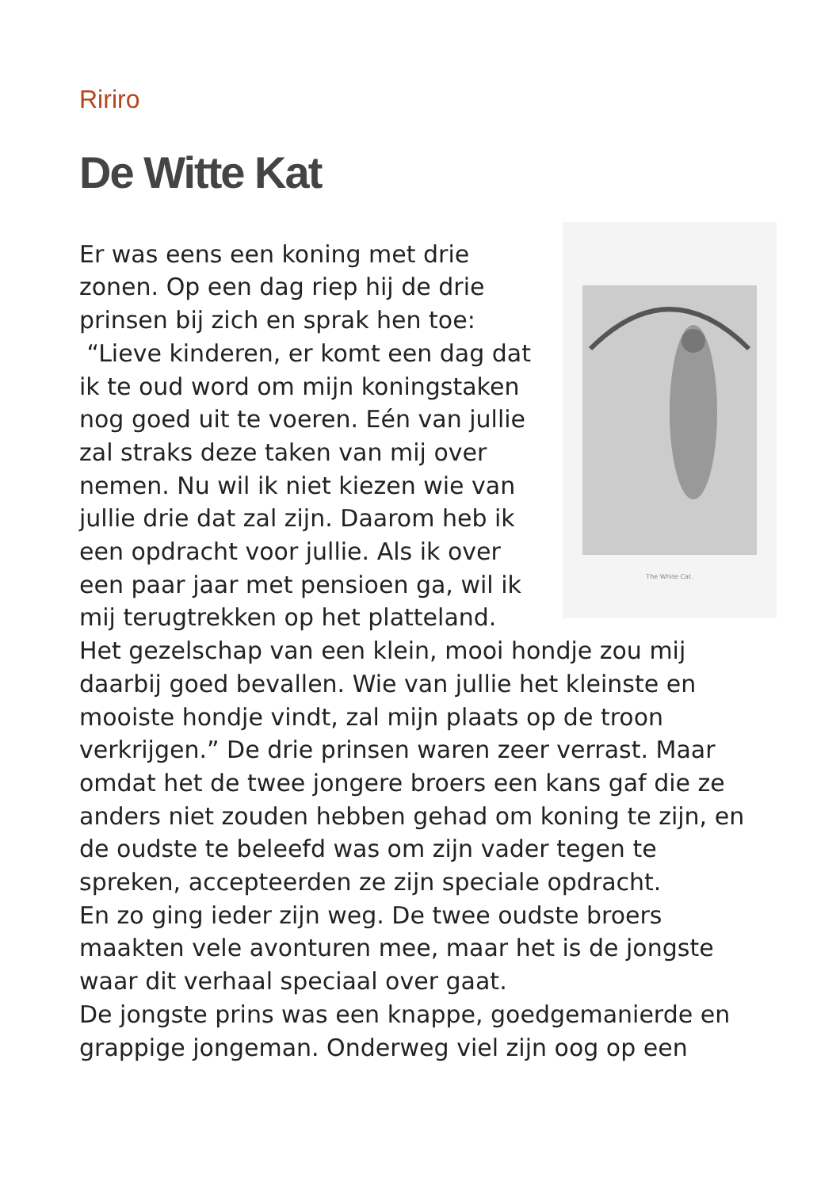Ririro
De Witte Kat
The White Cat.
Er was eens een koning met drie zonen. Op een dag riep hij de drie prinsen bij zich en sprak hen toe:
“Lieve kinderen, er komt een dag dat ik te oud word om mijn koningstaken nog goed uit te voeren. Eén van jullie zal straks deze taken van mij over nemen. Nu wil ik niet kiezen wie van jullie drie dat zal zijn. Daarom heb ik een opdracht voor jullie. Als ik over een paar jaar met pensioen ga, wil ik mij terugtrekken op het platteland. Het gezelschap van een klein, mooi hondje zou mij daarbij goed bevallen. Wie van jullie het kleinste en mooiste hondje vindt, zal mijn plaats op de troon verkrijgen.” De drie prinsen waren zeer verrast. Maar omdat het de twee jongere broers een kans gaf die ze anders niet zouden hebben gehad om koning te zijn, en de oudste te beleefd was om zijn vader tegen te spreken, accepteerden ze zijn speciale opdracht.
En zo ging ieder zijn weg. De twee oudste broers maakten vele avonturen mee, maar het is de jongste waar dit verhaal speciaal over gaat.
De jongste prins was een knappe, goedgemanierde en grappige jongeman. Onderweg viel zijn oog op een